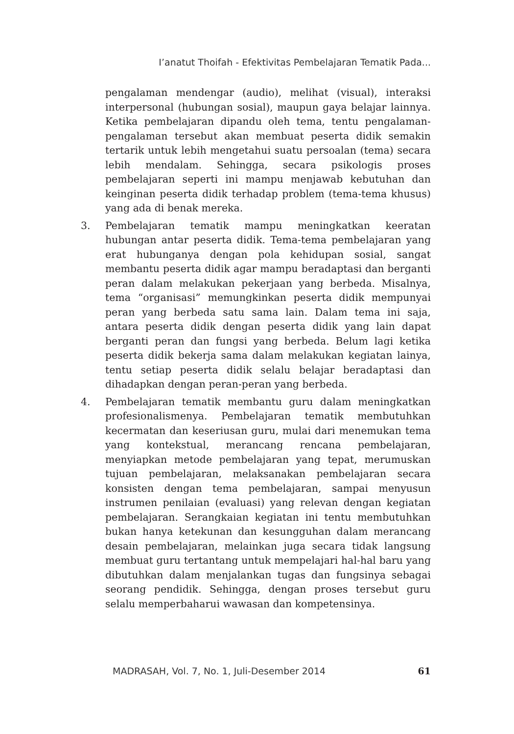I’anatut Thoifah - Efektivitas Pembelajaran Tematik Pada...
pengalaman mendengar (audio), melihat (visual), interaksi interpersonal (hubungan sosial), maupun gaya belajar lainnya. Ketika pembelajaran dipandu oleh tema, tentu pengalaman-pengalaman tersebut akan membuat peserta didik semakin tertarik untuk lebih mengetahui suatu persoalan (tema) secara lebih mendalam. Sehingga, secara psikologis proses pembelajaran seperti ini mampu menjawab kebutuhan dan keinginan peserta didik terhadap problem (tema-tema khusus) yang ada di benak mereka.
3. Pembelajaran tematik mampu meningkatkan keeratan hubungan antar peserta didik. Tema-tema pembelajaran yang erat hubunganya dengan pola kehidupan sosial, sangat membantu peserta didik agar mampu beradaptasi dan berganti peran dalam melakukan pekerjaan yang berbeda. Misalnya, tema “organisasi” memungkinkan peserta didik mempunyai peran yang berbeda satu sama lain. Dalam tema ini saja, antara peserta didik dengan peserta didik yang lain dapat berganti peran dan fungsi yang berbeda. Belum lagi ketika peserta didik bekerja sama dalam melakukan kegiatan lainya, tentu setiap peserta didik selalu belajar beradaptasi dan dihadapkan dengan peran-peran yang berbeda.
4. Pembelajaran tematik membantu guru dalam meningkatkan profesionalismenya. Pembelajaran tematik membutuhkan kecermatan dan keseriusan guru, mulai dari menemukan tema yang kontekstual, merancang rencana pembelajaran, menyiapkan metode pembelajaran yang tepat, merumuskan tujuan pembelajaran, melaksanakan pembelajaran secara konsisten dengan tema pembelajaran, sampai menyusun instrumen penilaian (evaluasi) yang relevan dengan kegiatan pembelajaran. Serangkaian kegiatan ini tentu membutuhkan bukan hanya ketekunan dan kesungguhan dalam merancang desain pembelajaran, melainkan juga secara tidak langsung membuat guru tertantang untuk mempelajari hal-hal baru yang dibutuhkan dalam menjalankan tugas dan fungsinya sebagai seorang pendidik. Sehingga, dengan proses tersebut guru selalu memperbaharui wawasan dan kompetensinya.
MADRASAH, Vol. 7, No. 1, Juli-Desember 2014 61